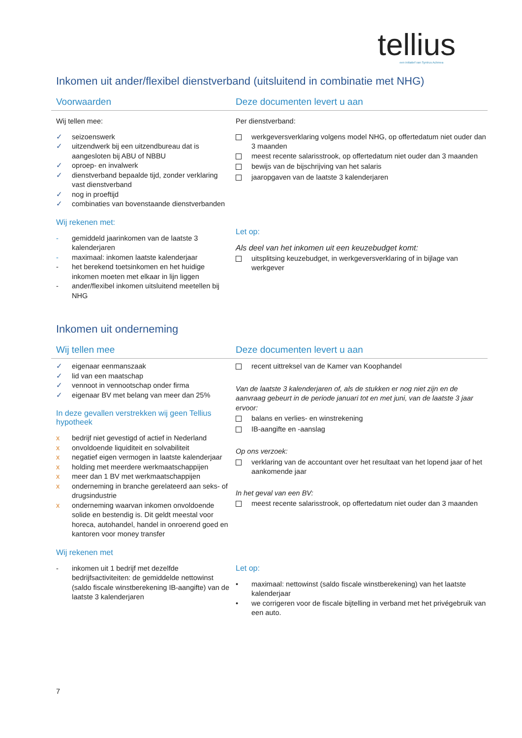tellius
een initiatief van Syntrus Achmea
Inkomen uit ander/flexibel dienstverband (uitsluitend in combinatie met NHG)
Voorwaarden Deze documenten levert u aan
Wij tellen mee:
✓ seizoenswerk
✓ uitzendwerk bij een uitzendbureau dat is aangesloten bij ABU of NBBU
✓ oproep- en invalwerk
✓ dienstverband bepaalde tijd, zonder verklaring vast dienstverband
✓ nog in proeftijd
✓ combinaties van bovenstaande dienstverbanden
Wij rekenen met:
- gemiddeld jaarinkomen van de laatste 3 kalenderjaren
- maximaal: inkomen laatste kalenderjaar
- het berekend toetsinkomen en het huidige inkomen moeten met elkaar in lijn liggen
- ander/flexibel inkomen uitsluitend meetellen bij NHG
Per dienstverband:
werkgeversverklaring volgens model NHG, op offertedatum niet ouder dan 3 maanden
meest recente salarisstrook, op offertedatum niet ouder dan 3 maanden
bewijs van de bijschrijving van het salaris
jaaropgaven van de laatste 3 kalenderjaren
Let op:
Als deel van het inkomen uit een keuzebudget komt:
uitsplitsing keuzebudget, in werkgeversverklaring of in bijlage van werkgever
Inkomen uit onderneming
Wij tellen mee Deze documenten levert u aan
✓ eigenaar eenmanszaak
✓ lid van een maatschap
✓ vennoot in vennootschap onder firma
✓ eigenaar BV met belang van meer dan 25%
In deze gevallen verstrekken wij geen Tellius hypotheek
x bedrijf niet gevestigd of actief in Nederland
x onvoldoende liquiditeit en solvabiliteit
x negatief eigen vermogen in laatste kalenderjaar
x holding met meerdere werkmaatschappijen
x meer dan 1 BV met werkmaatschappijen
x onderneming in branche gerelateerd aan seks- of drugsindustrie
x onderneming waarvan inkomen onvoldoende solide en bestendig is. Dit geldt meestal voor horeca, autohandel, handel in onroerend goed en kantoren voor money transfer
Wij rekenen met
- inkomen uit 1 bedrijf met dezelfde bedrijfsactiviteiten: de gemiddelde nettowinst (saldo fiscale winstberekening IB-aangifte) van de laatste 3 kalenderjaren
recent uittreksel van de Kamer van Koophandel
Van de laatste 3 kalenderjaren of, als de stukken er nog niet zijn en de aanvraag gebeurt in de periode januari tot en met juni, van de laatste 3 jaar ervoor:
balans en verlies- en winstrekening
IB-aangifte en -aanslag
Op ons verzoek:
verklaring van de accountant over het resultaat van het lopend jaar of het aankomende jaar
In het geval van een BV:
meest recente salarisstrook, op offertedatum niet ouder dan 3 maanden
Let op:
• maximaal: nettowinst (saldo fiscale winstberekening) van het laatste kalenderjaar
• we corrigeren voor de fiscale bijtelling in verband met het privégebruik van een auto.
7